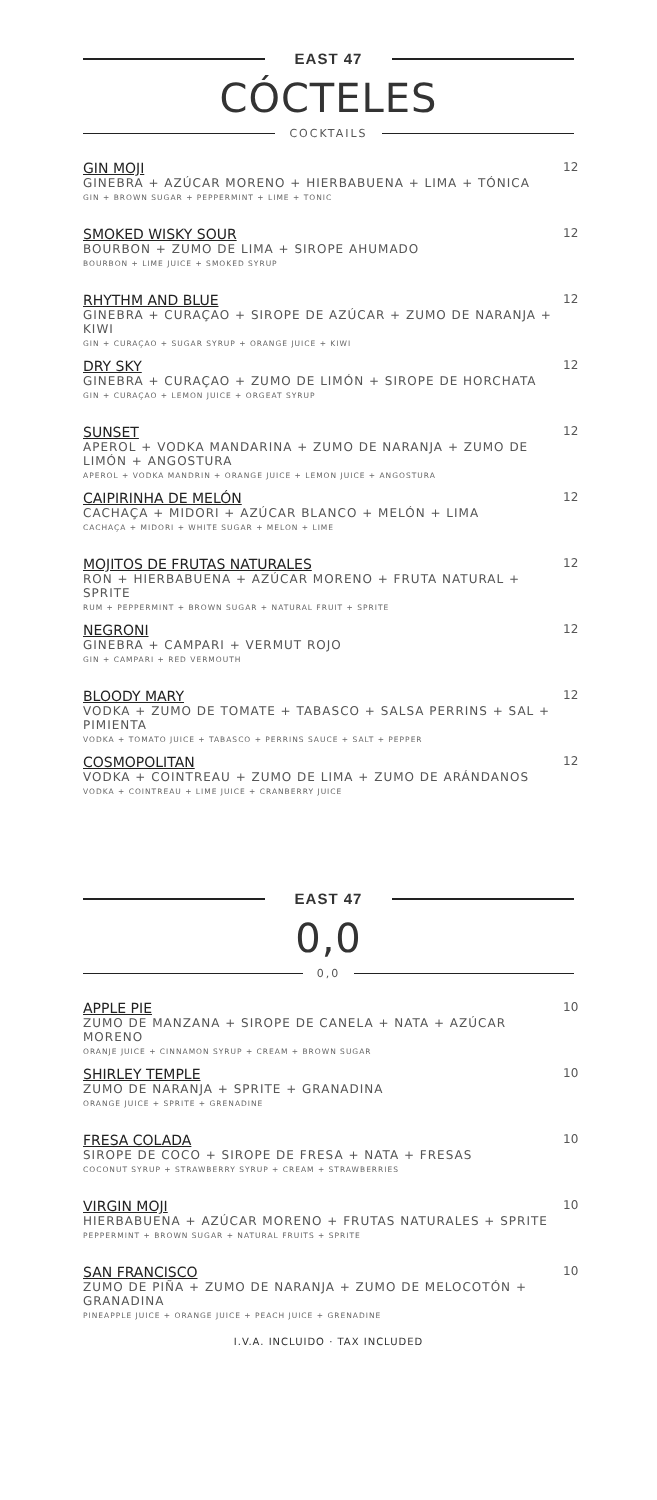EAST 47
CÓCTELES
COCKTAILS
GIN MOJI
GINEBRA + AZÚCAR MORENO + HIERBABUENA + LIMA + TÓNICA
GIN + BROWN SUGAR + PEPPERMINT + LIME + TONIC
12
SMOKED WISKY SOUR
BOURBON + ZUMO DE LIMA + SIROPE AHUMADO
BOURBON + LIME JUICE + SMOKED SYRUP
12
RHYTHM AND BLUE
GINEBRA + CURAÇAO + SIROPE DE AZÚCAR + ZUMO DE NARANJA + KIWI
GIN + CURAÇAO + SUGAR SYRUP + ORANGE JUICE + KIWI
12
DRY SKY
GINEBRA + CURAÇAO + ZUMO DE LIMÓN + SIROPE DE HORCHATA
GIN + CURAÇAO + LEMON JUICE + ORGEAT SYRUP
12
SUNSET
APEROL + VODKA MANDARINA + ZUMO DE NARANJA + ZUMO DE LIMÓN + ANGOSTURA
APEROL + VODKA MANDRIN + ORANGE JUICE + LEMON JUICE + ANGOSTURA
12
CAIPIRINHA DE MELÓN
CACHAÇA + MIDORI + AZÚCAR BLANCO + MELÓN + LIMA
CACHAÇA + MIDORI + WHITE SUGAR + MELON + LIME
12
MOJITOS DE FRUTAS NATURALES
RON + HIERBABUENA + AZÚCAR MORENO + FRUTA NATURAL + SPRITE
RUM + PEPPERMINT + BROWN SUGAR + NATURAL FRUIT + SPRITE
12
NEGRONI
GINEBRA + CAMPARI + VERMUT ROJO
GIN + CAMPARI + RED VERMOUTH
12
BLOODY MARY
VODKA + ZUMO DE TOMATE + TABASCO + SALSA PERRINS + SAL + PIMIENTA
VODKA + TOMATO JUICE + TABASCO + PERRINS SAUCE + SALT + PEPPER
12
COSMOPOLITAN
VODKA + COINTREAU + ZUMO DE LIMA + ZUMO DE ARÁNDANOS
VODKA + COINTREAU + LIME JUICE + CRANBERRY JUICE
12
EAST 47
0,0
0,0
APPLE PIE
ZUMO DE MANZANA + SIROPE DE CANELA + NATA + AZÚCAR MORENO
ORANJE JUICE + CINNAMON SYRUP + CREAM + BROWN SUGAR
10
SHIRLEY TEMPLE
ZUMO DE NARANJA + SPRITE + GRANADINA
ORANGE JUICE + SPRITE + GRENADINE
10
FRESA COLADA
SIROPE DE COCO + SIROPE DE FRESA + NATA + FRESAS
COCONUT SYRUP + STRAWBERRY SYRUP + CREAM + STRAWBERRIES
10
VIRGIN MOJI
HIERBABUENA + AZÚCAR MORENO + FRUTAS NATURALES + SPRITE
PEPPERMINT + BROWN SUGAR + NATURAL FRUITS + SPRITE
10
SAN FRANCISCO
ZUMO DE PIÑA + ZUMO DE NARANJA + ZUMO DE MELOCOTÓN + GRANADINA
PINEAPPLE JUICE + ORANGE JUICE + PEACH JUICE + GRENADINE
10
I.V.A. INCLUIDO · TAX INCLUDED